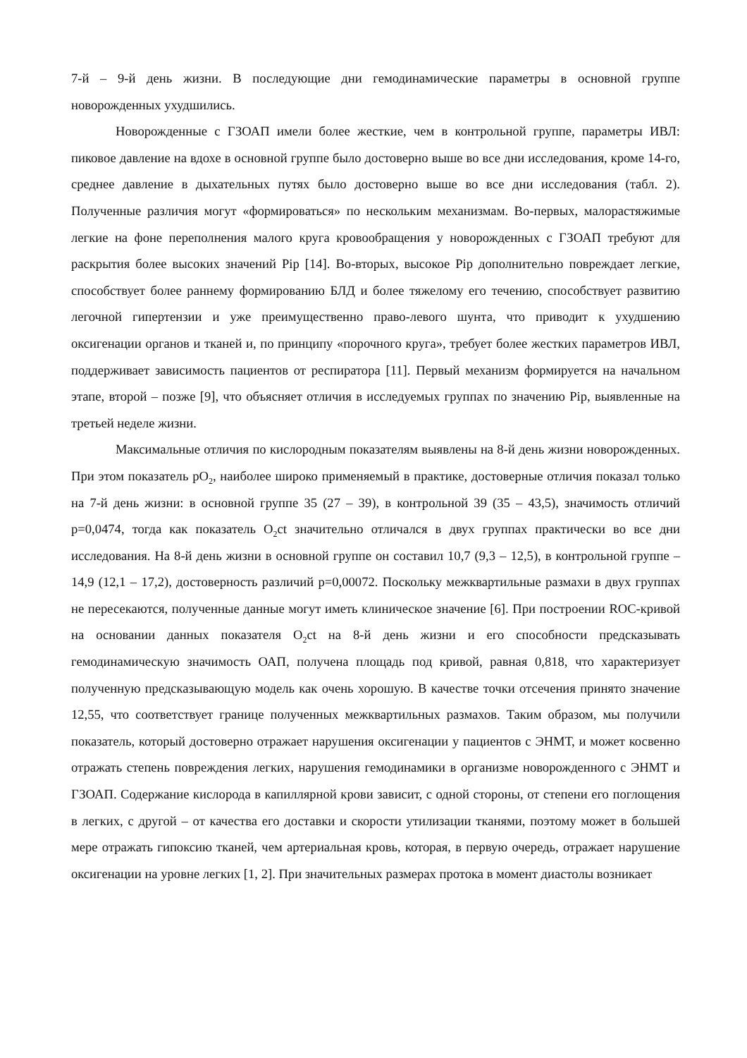7-й – 9-й день жизни. В последующие дни гемодинамические параметры в основной группе новорожденных ухудшились.
Новорожденные с ГЗОАП имели более жесткие, чем в контрольной группе, параметры ИВЛ: пиковое давление на вдохе в основной группе было достоверно выше во все дни исследования, кроме 14-го, среднее давление в дыхательных путях было достоверно выше во все дни исследования (табл. 2). Полученные различия могут «формироваться» по нескольким механизмам. Во-первых, малорастяжимые легкие на фоне переполнения малого круга кровообращения у новорожденных с ГЗОАП требуют для раскрытия более высоких значений Pip [14]. Во-вторых, высокое Pip дополнительно повреждает легкие, способствует более раннему формированию БЛД и более тяжелому его течению, способствует развитию легочной гипертензии и уже преимущественно право-левого шунта, что приводит к ухудшению оксигенации органов и тканей и, по принципу «порочного круга», требует более жестких параметров ИВЛ, поддерживает зависимость пациентов от респиратора [11]. Первый механизм формируется на начальном этапе, второй – позже [9], что объясняет отличия в исследуемых группах по значению Pip, выявленные на третьей неделе жизни.
Максимальные отличия по кислородным показателям выявлены на 8-й день жизни новорожденных. При этом показатель pO<sub>2</sub>, наиболее широко применяемый в практике, достоверные отличия показал только на 7-й день жизни: в основной группе 35 (27 – 39), в контрольной 39 (35 – 43,5), значимость отличий p=0,0474, тогда как показатель O<sub>2</sub>ct значительно отличался в двух группах практически во все дни исследования. На 8-й день жизни в основной группе он составил 10,7 (9,3 – 12,5), в контрольной группе – 14,9 (12,1 – 17,2), достоверность различий p=0,00072. Поскольку межквартильные размахи в двух группах не пересекаются, полученные данные могут иметь клиническое значение [6]. При построении ROC-кривой на основании данных показателя O<sub>2</sub>ct на 8-й день жизни и его способности предсказывать гемодинамическую значимость ОАП, получена площадь под кривой, равная 0,818, что характеризует полученную предсказывающую модель как очень хорошую. В качестве точки отсечения принято значение 12,55, что соответствует границе полученных межквартильных размахов. Таким образом, мы получили показатель, который достоверно отражает нарушения оксигенации у пациентов с ЭНМТ, и может косвенно отражать степень повреждения легких, нарушения гемодинамики в организме новорожденного с ЭНМТ и ГЗОАП. Содержание кислорода в капиллярной крови зависит, с одной стороны, от степени его поглощения в легких, с другой – от качества его доставки и скорости утилизации тканями, поэтому может в большей мере отражать гипоксию тканей, чем артериальная кровь, которая, в первую очередь, отражает нарушение оксигенации на уровне легких [1, 2]. При значительных размерах протока в момент диастолы возникает